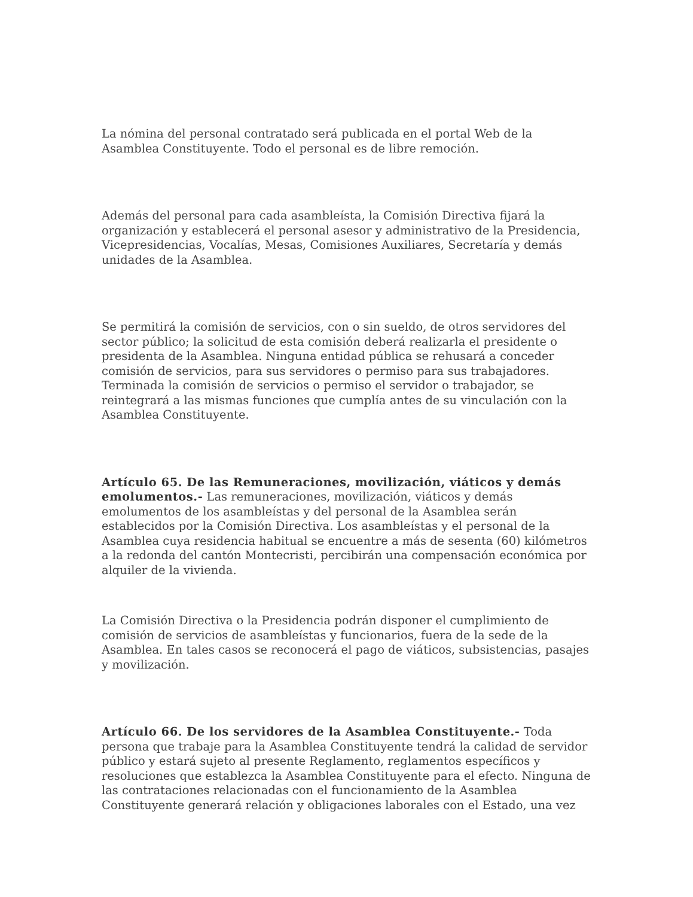La nómina del personal contratado será publicada en el portal Web de la Asamblea Constituyente. Todo el personal es de libre remoción.
Además del personal para cada asambleísta, la Comisión Directiva fijará la organización y establecerá el personal asesor y administrativo de la Presidencia, Vicepresidencias, Vocalías, Mesas, Comisiones Auxiliares, Secretaría y demás unidades de la Asamblea.
Se permitirá la comisión de servicios, con o sin sueldo, de otros servidores del sector público; la solicitud de esta comisión deberá realizarla el presidente o presidenta de la Asamblea. Ninguna entidad pública se rehusará a conceder comisión de servicios, para sus servidores o permiso para sus trabajadores. Terminada la comisión de servicios o permiso el servidor o trabajador, se reintegrará a las mismas funciones que cumplía antes de su vinculación con la Asamblea Constituyente.
Artículo 65. De las Remuneraciones, movilización, viáticos y demás emolumentos.- Las remuneraciones, movilización, viáticos y demás emolumentos de los asambleístas y del personal de la Asamblea serán establecidos por la Comisión Directiva. Los asambleístas y el personal de la Asamblea cuya residencia habitual se encuentre a más de sesenta (60) kilómetros a la redonda del cantón Montecristi, percibirán una compensación económica por alquiler de la vivienda.
La Comisión Directiva o la Presidencia podrán disponer el cumplimiento de comisión de servicios de asambleístas y funcionarios, fuera de la sede de la Asamblea. En tales casos se reconocerá el pago de viáticos, subsistencias, pasajes y movilización.
Artículo 66. De los servidores de la Asamblea Constituyente.- Toda persona que trabaje para la Asamblea Constituyente tendrá la calidad de servidor público y estará sujeto al presente Reglamento, reglamentos específicos y resoluciones que establezca la Asamblea Constituyente para el efecto. Ninguna de las contrataciones relacionadas con el funcionamiento de la Asamblea Constituyente generará relación y obligaciones laborales con el Estado, una vez